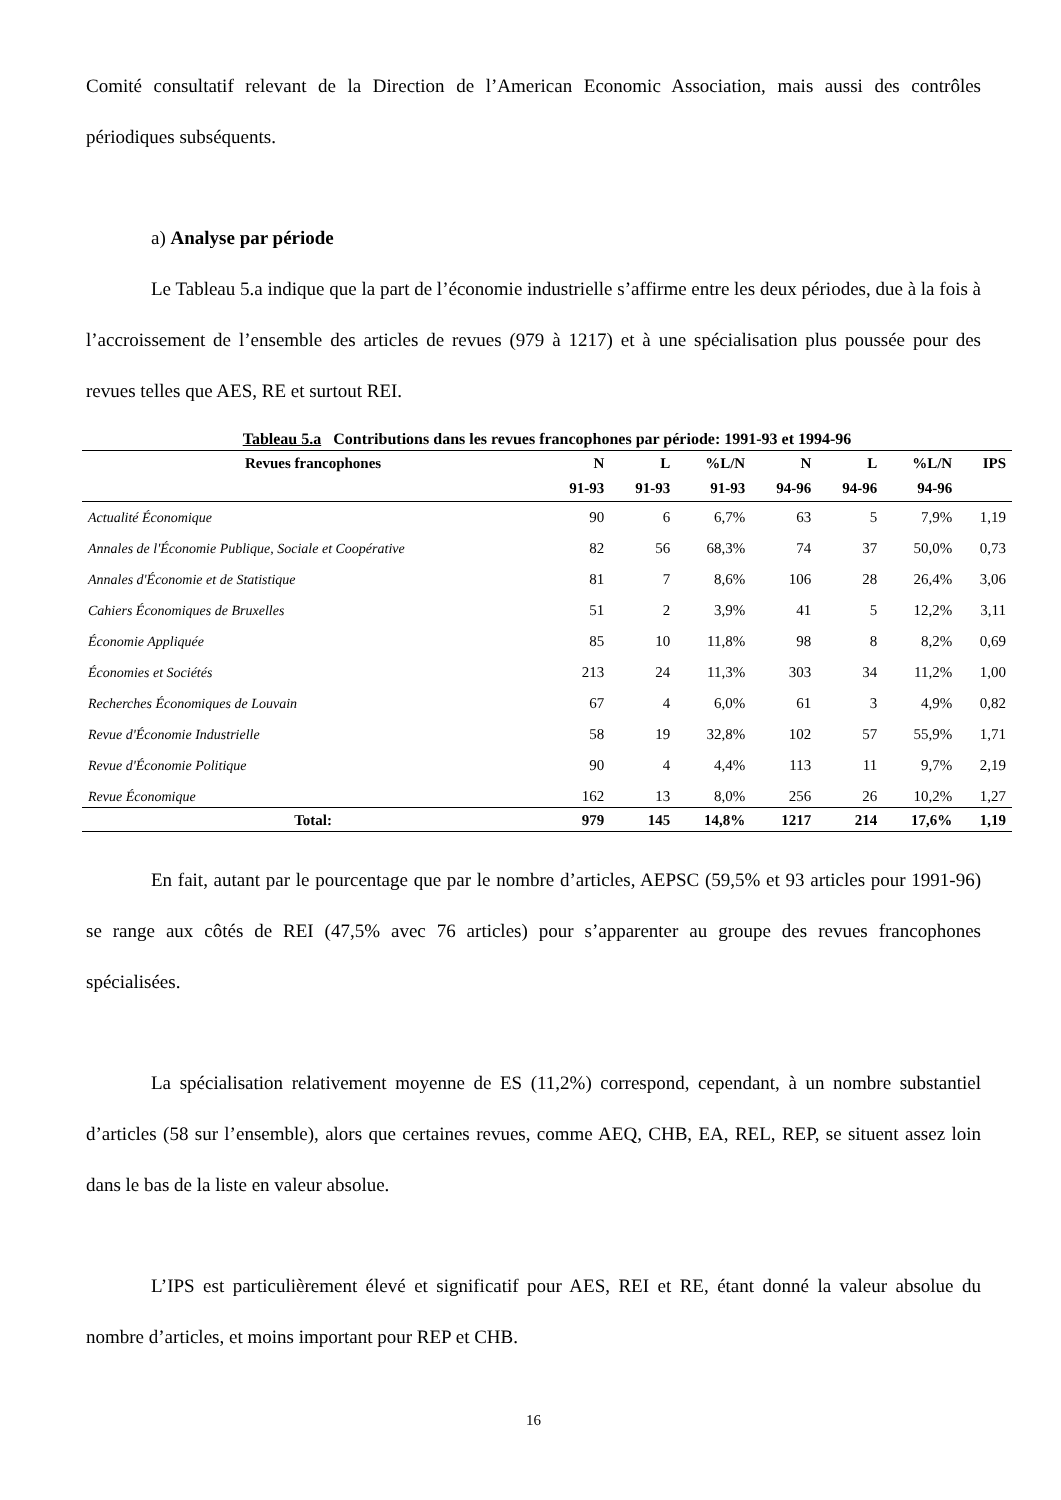Comité consultatif relevant de la Direction de l’American Economic Association, mais aussi des contrôles périodiques subséquents.
a) Analyse par période
Le Tableau 5.a indique que la part de l’économie industrielle s’affirme entre les deux périodes, due à la fois à l’accroissement de l’ensemble des articles de revues (979 à 1217) et à une spécialisation plus poussée pour des revues telles que AES, RE et surtout REI.
Tableau 5.a Contributions dans les revues francophones par période: 1991-93 et 1994-96
| Revues francophones | N | L | %L/N | N | L | %L/N | IPS |
| --- | --- | --- | --- | --- | --- | --- | --- |
| | 91-93 | 91-93 | 91-93 | 94-96 | 94-96 | 94-96 | |
| Actualité Économique | 90 | 6 | 6,7% | 63 | 5 | 7,9% | 1,19 |
| Annales de l'Économie Publique, Sociale et Coopérative | 82 | 56 | 68,3% | 74 | 37 | 50,0% | 0,73 |
| Annales d'Économie et de Statistique | 81 | 7 | 8,6% | 106 | 28 | 26,4% | 3,06 |
| Cahiers Économiques de Bruxelles | 51 | 2 | 3,9% | 41 | 5 | 12,2% | 3,11 |
| Économie Appliquée | 85 | 10 | 11,8% | 98 | 8 | 8,2% | 0,69 |
| Économies et Sociétés | 213 | 24 | 11,3% | 303 | 34 | 11,2% | 1,00 |
| Recherches Économiques de Louvain | 67 | 4 | 6,0% | 61 | 3 | 4,9% | 0,82 |
| Revue d'Économie Industrielle | 58 | 19 | 32,8% | 102 | 57 | 55,9% | 1,71 |
| Revue d'Économie Politique | 90 | 4 | 4,4% | 113 | 11 | 9,7% | 2,19 |
| Revue Économique | 162 | 13 | 8,0% | 256 | 26 | 10,2% | 1,27 |
| Total: | 979 | 145 | 14,8% | 1217 | 214 | 17,6% | 1,19 |
En fait, autant par le pourcentage que par le nombre d’articles, AEPSC (59,5% et 93 articles pour 1991-96) se range aux côtés de REI (47,5% avec 76 articles) pour s’apparenter au groupe des revues francophones spécialisées.
La spécialisation relativement moyenne de ES (11,2%) correspond, cependant, à un nombre substantiel d’articles (58 sur l’ensemble), alors que certaines revues, comme AEQ, CHB, EA, REL, REP, se situent assez loin dans le bas de la liste en valeur absolue.
L’IPS est particulièrement élevé et significatif pour AES, REI et RE, étant donné la valeur absolue du nombre d’articles, et moins important pour REP et CHB.
16